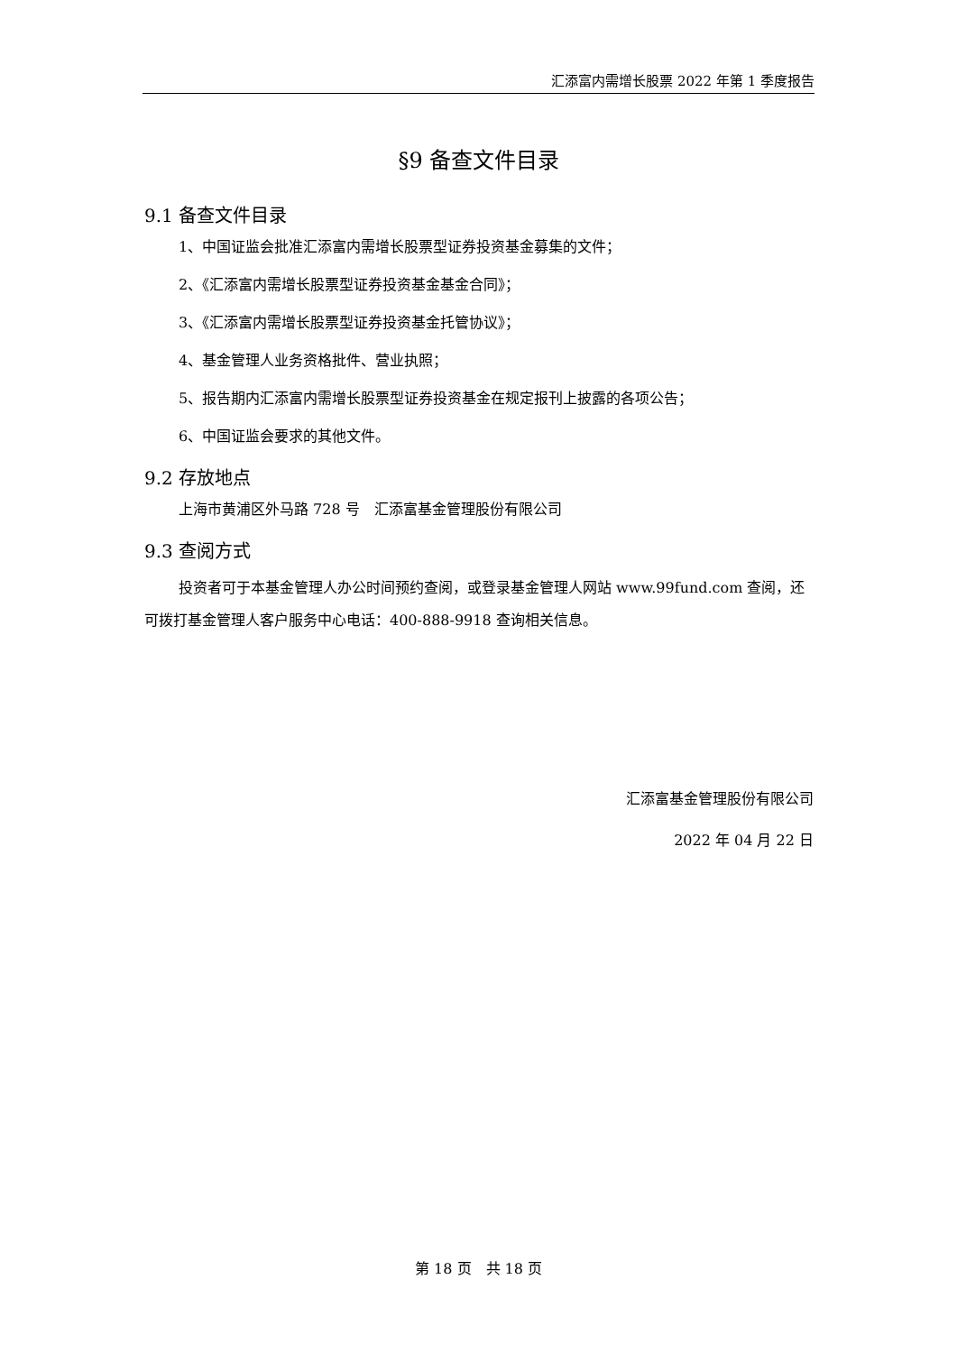汇添富内需增长股票 2022 年第 1 季度报告
§9 备查文件目录
9.1 备查文件目录
1、中国证监会批准汇添富内需增长股票型证券投资基金募集的文件；
2、《汇添富内需增长股票型证券投资基金基金合同》；
3、《汇添富内需增长股票型证券投资基金托管协议》；
4、基金管理人业务资格批件、营业执照；
5、报告期内汇添富内需增长股票型证券投资基金在规定报刊上披露的各项公告；
6、中国证监会要求的其他文件。
9.2 存放地点
上海市黄浦区外马路 728 号　汇添富基金管理股份有限公司
9.3 查阅方式
投资者可于本基金管理人办公时间预约查阅，或登录基金管理人网站 www.99fund.com 查阅，还可拨打基金管理人客户服务中心电话：400-888-9918 查询相关信息。
汇添富基金管理股份有限公司
2022 年 04 月 22 日
第 18 页　共 18 页